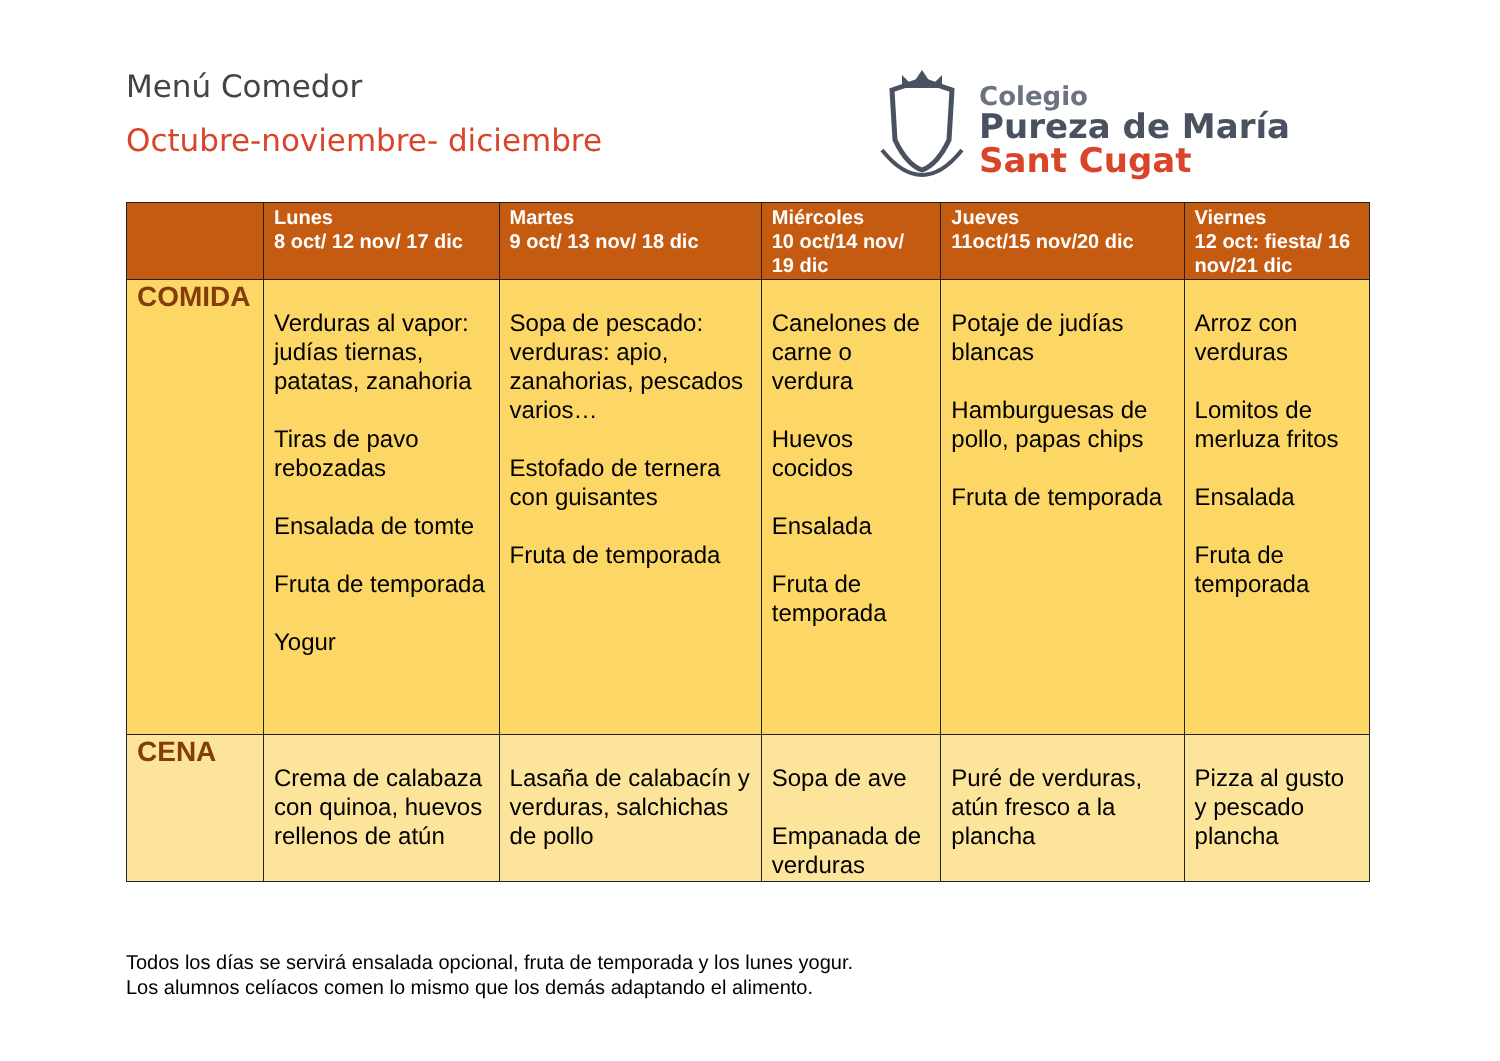Menú Comedor
Octubre-noviembre- diciembre
Colegio
Pureza de María
Sant Cugat
| | Lunes 8 oct/ 12 nov/ 17 dic | Martes 9 oct/ 13 nov/ 18 dic | Miércoles 10 oct/14 nov/ 19 dic | Jueves 11oct/15 nov/20 dic | Viernes 12 oct: fiesta/ 16 nov/21 dic |
| --- | --- | --- | --- | --- | --- |
| COMIDA | Verduras al vapor: judías tiernas, patatas, zanahoria Tiras de pavo rebozadas Ensalada de tomte Fruta de temporada Yogur | Sopa de pescado: verduras: apio, zanahorias, pescados varios… Estofado de ternera con guisantes Fruta de temporada | Canelones de carne o verdura Huevos cocidos Ensalada Fruta de temporada | Potaje de judías blancas Hamburguesas de pollo, papas chips Fruta de temporada | Arroz con verduras Lomitos de merluza fritos Ensalada Fruta de temporada |
| CENA | Crema de calabaza con quinoa, huevos rellenos de atún | Lasaña de calabacín y verduras, salchichas de pollo | Sopa de ave Empanada de verduras | Puré de verduras, atún fresco a la plancha | Pizza al gusto y pescado plancha |
Todos los días se servirá ensalada opcional, fruta de temporada y los lunes yogur.
Los alumnos celíacos comen lo mismo que los demás adaptando el alimento.